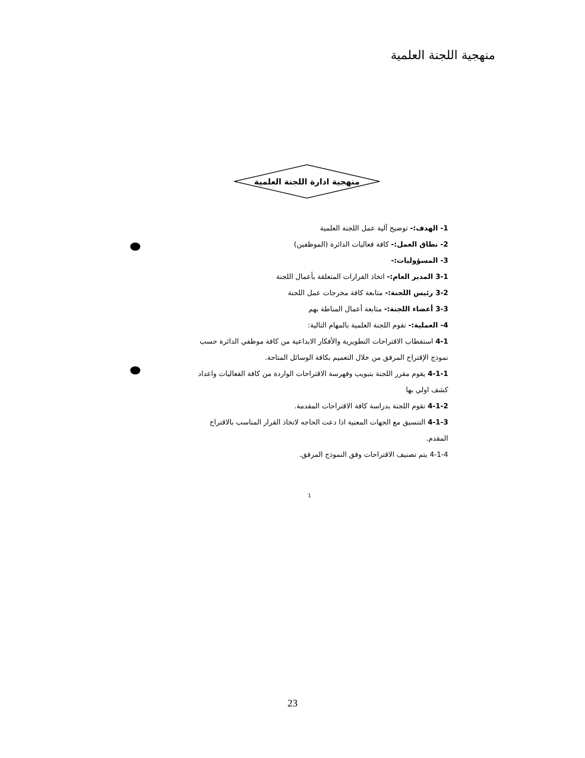منهجية اللجنة العلمية
منهجية ادارة اللجنة العلمية
1- الهدف:- توضيح آلية عمل اللجنة العلمية
2- نطاق العمل:- كافة فعاليات الدائرة (الموظفين)
3- المسؤوليات:-
3-1 المدير العام:- اتخاذ القرارات المتعلقة بأعمال اللجنة
3-2 رئيس اللجنة:- متابعة كافة مخرجات عمل اللجنة
3-3 أعضاء اللجنة:- متابعة أعمال المناطة بهم
4- العملية:- تقوم اللجنة العلمية بالمهام التالية:
4-1 استقطاب الاقتراحات التطويرية والأفكار الابداعية من كافة موظفي الدائرة حسب نموذج الإقتراح المرفق من خلال التعميم بكافة الوسائل المتاحة.
4-1-1 يقوم مقرر اللجنة بتبويب وفهرسة الاقتراحات الواردة من كافة الفعاليات واعداد كشف اولي بها
4-1-2 تقوم اللجنة بدراسة كافة الاقتراحات المقدمة.
4-1-3 التنسيق مع الجهات المعنية اذا دعت الحاجه لاتخاذ القرار المناسب بالاقتراح المقدم.
4-1-4 يتم تصنيف الاقتراحات وفق النموذج المرفق.
1
23